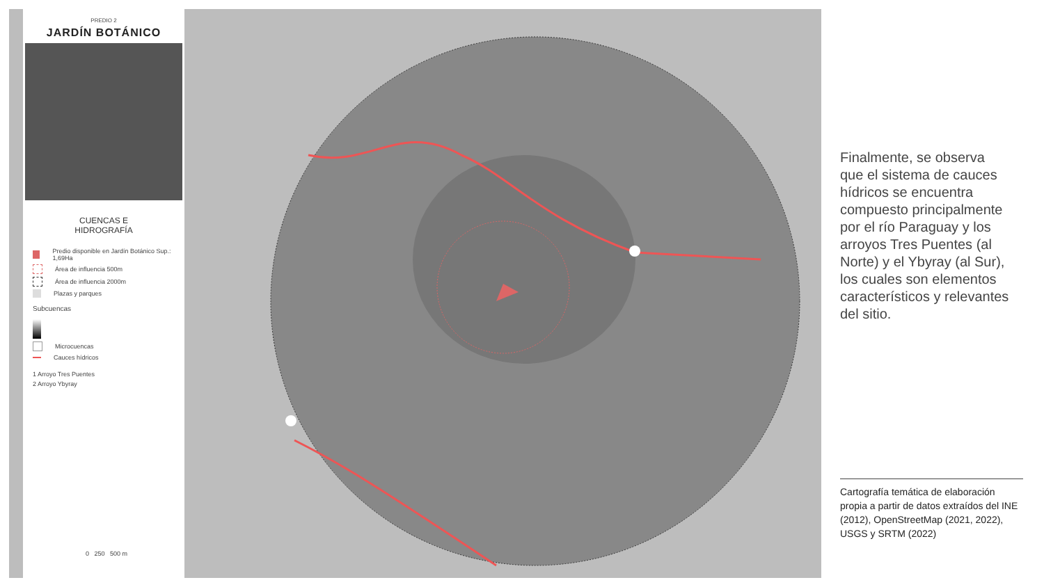PREDIO 2
JARDÍN BOTÁNICO
CUENCAS E
HIDROGRAFÍA
Predio disponible en Jardín Botánico Sup.: 1,69Ha
Área de influencia 500m
Área de influencia 2000m
Plazas y parques
Subcuencas
Microcuencas
Cauces hídricos
1 Arroyo Tres Puentes
2 Arroyo Ybyray
0 250 500 m
Finalmente, se observa que el sistema de cauces hídricos se encuentra compuesto principalmente por el río Paraguay y los arroyos Tres Puentes (al Norte) y el Ybyray (al Sur), los cuales son elementos característicos y relevantes del sitio.
Cartografía temática de elaboración propia a partir de datos extraídos del INE (2012), OpenStreetMap (2021, 2022), USGS y SRTM (2022)